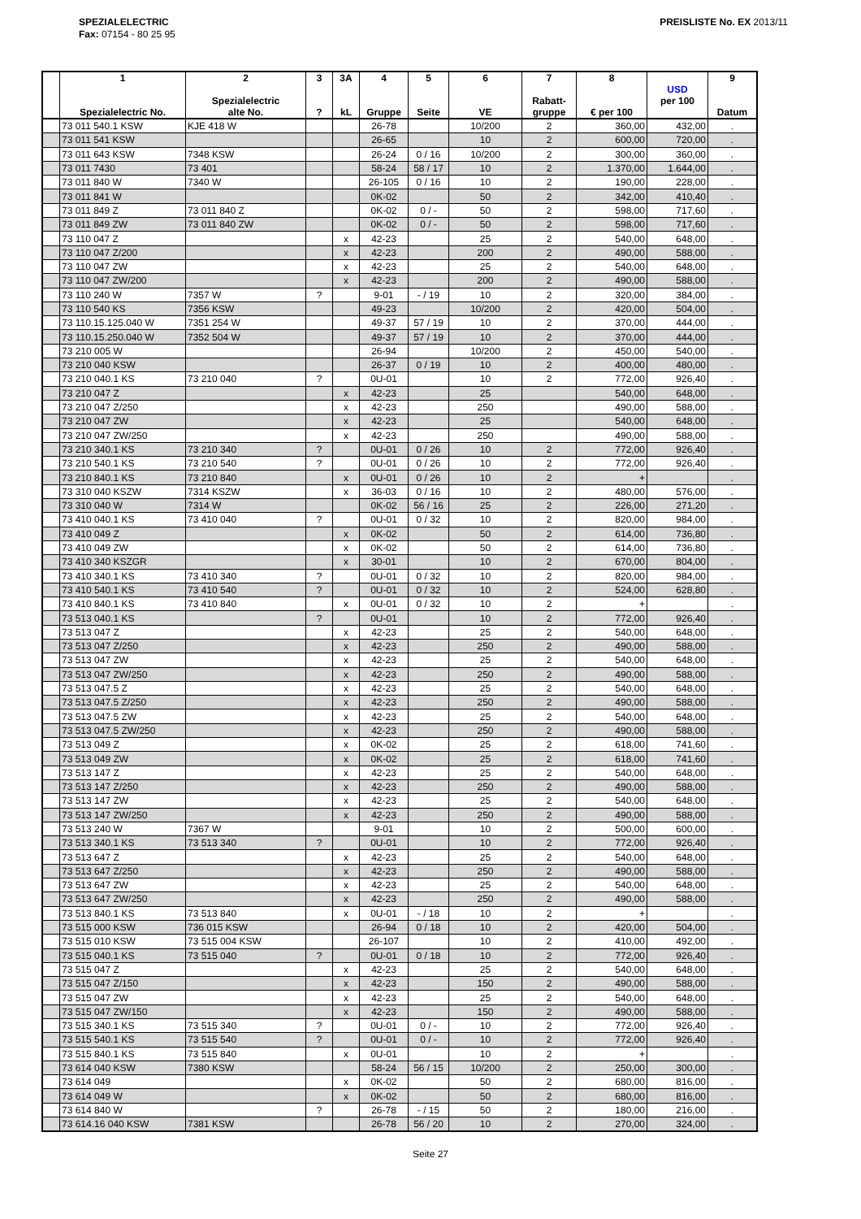SPEZIALELECTRIC
Fax: 07154 - 80 25 95
PREISLISTE No. EX 2013/11
| | 1 Spezialelectric No. | 2 Spezialelectric alte No. | 3 ? | 3A kL | 4 Gruppe | 5 Seite | 6 VE | 7 Rabatt- gruppe | 8 € per 100 | USD per 100 | 9 Datum |
| --- | --- | --- | --- | --- | --- | --- | --- | --- | --- | --- | --- |
| | 73 011 540.1 KSW | KJE 418 W | | | 26-78 | | 10/200 | 2 | 360,00 | 432,00 | . |
| | 73 011 541 KSW | | | | 26-65 | | 10 | 2 | 600,00 | 720,00 | . |
| | 73 011 643 KSW | 7348 KSW | | | 26-24 | 0 / 16 | 10/200 | 2 | 300,00 | 360,00 | . |
| | 73 011 7430 | 73 401 | | | 58-24 | 58 / 17 | 10 | 2 | 1.370,00 | 1.644,00 | . |
| | 73 011 840 W | 7340 W | | | 26-105 | 0 / 16 | 10 | 2 | 190,00 | 228,00 | . |
| | 73 011 841 W | | | | 0K-02 | | 50 | 2 | 342,00 | 410,40 | . |
| | 73 011 849 Z | 73 011 840 Z | | | 0K-02 | 0 / - | 50 | 2 | 598,00 | 717,60 | . |
| | 73 011 849 ZW | 73 011 840 ZW | | | 0K-02 | 0 / - | 50 | 2 | 598,00 | 717,60 | . |
| | 73 110 047 Z | | | x | 42-23 | | 25 | 2 | 540,00 | 648,00 | . |
| | 73 110 047 Z/200 | | | x | 42-23 | | 200 | 2 | 490,00 | 588,00 | . |
| | 73 110 047 ZW | | | x | 42-23 | | 25 | 2 | 540,00 | 648,00 | . |
| | 73 110 047 ZW/200 | | | x | 42-23 | | 200 | 2 | 490,00 | 588,00 | . |
| | 73 110 240 W | 7357 W | ? | | 9-01 | - / 19 | 10 | 2 | 320,00 | 384,00 | . |
| | 73 110 540 KS | 7356 KSW | | | 49-23 | | 10/200 | 2 | 420,00 | 504,00 | . |
| | 73 110.15.125.040 W | 7351 254 W | | | 49-37 | 57 / 19 | 10 | 2 | 370,00 | 444,00 | . |
| | 73 110.15.250.040 W | 7352 504 W | | | 49-37 | 57 / 19 | 10 | 2 | 370,00 | 444,00 | . |
| | 73 210 005 W | | | | 26-94 | | 10/200 | 2 | 450,00 | 540,00 | . |
| | 73 210 040 KSW | | | | 26-37 | 0 / 19 | 10 | 2 | 400,00 | 480,00 | . |
| | 73 210 040.1 KS | 73 210 040 | ? | | 0U-01 | | 10 | 2 | 772,00 | 926,40 | . |
| | 73 210 047 Z | | | x | 42-23 | | 25 | | 540,00 | 648,00 | . |
| | 73 210 047 Z/250 | | | x | 42-23 | | 250 | | 490,00 | 588,00 | . |
| | 73 210 047 ZW | | | x | 42-23 | | 25 | | 540,00 | 648,00 | . |
| | 73 210 047 ZW/250 | | | x | 42-23 | | 250 | | 490,00 | 588,00 | . |
| | 73 210 340.1 KS | 73 210 340 | ? | | 0U-01 | 0 / 26 | 10 | 2 | 772,00 | 926,40 | . |
| | 73 210 540.1 KS | 73 210 540 | ? | | 0U-01 | 0 / 26 | 10 | 2 | 772,00 | 926,40 | . |
| | 73 210 840.1 KS | 73 210 840 | | x | 0U-01 | 0 / 26 | 10 | 2 | + | | . |
| | 73 310 040 KSZW | 7314 KSZW | | x | 36-03 | 0 / 16 | 10 | 2 | 480,00 | 576,00 | . |
| | 73 310 040 W | 7314 W | | | 0K-02 | 56 / 16 | 25 | 2 | 226,00 | 271,20 | . |
| | 73 410 040.1 KS | 73 410 040 | ? | | 0U-01 | 0 / 32 | 10 | 2 | 820,00 | 984,00 | . |
| | 73 410 049 Z | | | x | 0K-02 | | 50 | 2 | 614,00 | 736,80 | . |
| | 73 410 049 ZW | | | x | 0K-02 | | 50 | 2 | 614,00 | 736,80 | . |
| | 73 410 340 KSZGR | | | x | 30-01 | | 10 | 2 | 670,00 | 804,00 | . |
| | 73 410 340.1 KS | 73 410 340 | ? | | 0U-01 | 0 / 32 | 10 | 2 | 820,00 | 984,00 | . |
| | 73 410 540.1 KS | 73 410 540 | ? | | 0U-01 | 0 / 32 | 10 | 2 | 524,00 | 628,80 | . |
| | 73 410 840.1 KS | 73 410 840 | | x | 0U-01 | 0 / 32 | 10 | 2 | + | | . |
| | 73 513 040.1 KS | | ? | | 0U-01 | | 10 | 2 | 772,00 | 926,40 | . |
| | 73 513 047 Z | | | x | 42-23 | | 25 | 2 | 540,00 | 648,00 | . |
| | 73 513 047 Z/250 | | | x | 42-23 | | 250 | 2 | 490,00 | 588,00 | . |
| | 73 513 047 ZW | | | x | 42-23 | | 25 | 2 | 540,00 | 648,00 | . |
| | 73 513 047 ZW/250 | | | x | 42-23 | | 250 | 2 | 490,00 | 588,00 | . |
| | 73 513 047.5 Z | | | x | 42-23 | | 25 | 2 | 540,00 | 648,00 | . |
| | 73 513 047.5 Z/250 | | | x | 42-23 | | 250 | 2 | 490,00 | 588,00 | . |
| | 73 513 047.5 ZW | | | x | 42-23 | | 25 | 2 | 540,00 | 648,00 | . |
| | 73 513 047.5 ZW/250 | | | x | 42-23 | | 250 | 2 | 490,00 | 588,00 | . |
| | 73 513 049 Z | | | x | 0K-02 | | 25 | 2 | 618,00 | 741,60 | . |
| | 73 513 049 ZW | | | x | 0K-02 | | 25 | 2 | 618,00 | 741,60 | . |
| | 73 513 147 Z | | | x | 42-23 | | 25 | 2 | 540,00 | 648,00 | . |
| | 73 513 147 Z/250 | | | x | 42-23 | | 250 | 2 | 490,00 | 588,00 | . |
| | 73 513 147 ZW | | | x | 42-23 | | 25 | 2 | 540,00 | 648,00 | . |
| | 73 513 147 ZW/250 | | | x | 42-23 | | 250 | 2 | 490,00 | 588,00 | . |
| | 73 513 240 W | 7367 W | | | 9-01 | | 10 | 2 | 500,00 | 600,00 | . |
| | 73 513 340.1 KS | 73 513 340 | ? | | 0U-01 | | 10 | 2 | 772,00 | 926,40 | . |
| | 73 513 647 Z | | | x | 42-23 | | 25 | 2 | 540,00 | 648,00 | . |
| | 73 513 647 Z/250 | | | x | 42-23 | | 250 | 2 | 490,00 | 588,00 | . |
| | 73 513 647 ZW | | | x | 42-23 | | 25 | 2 | 540,00 | 648,00 | . |
| | 73 513 647 ZW/250 | | | x | 42-23 | | 250 | 2 | 490,00 | 588,00 | . |
| | 73 513 840.1 KS | 73 513 840 | | x | 0U-01 | - / 18 | 10 | 2 | + | | . |
| | 73 515 000 KSW | 736 015 KSW | | | 26-94 | 0 / 18 | 10 | 2 | 420,00 | 504,00 | . |
| | 73 515 010 KSW | 73 515 004 KSW | | | 26-107 | | 10 | 2 | 410,00 | 492,00 | . |
| | 73 515 040.1 KS | 73 515 040 | ? | | 0U-01 | 0 / 18 | 10 | 2 | 772,00 | 926,40 | . |
| | 73 515 047 Z | | | x | 42-23 | | 25 | 2 | 540,00 | 648,00 | . |
| | 73 515 047 Z/150 | | | x | 42-23 | | 150 | 2 | 490,00 | 588,00 | . |
| | 73 515 047 ZW | | | x | 42-23 | | 25 | 2 | 540,00 | 648,00 | . |
| | 73 515 047 ZW/150 | | | x | 42-23 | | 150 | 2 | 490,00 | 588,00 | . |
| | 73 515 340.1 KS | 73 515 340 | ? | | 0U-01 | 0 / - | 10 | 2 | 772,00 | 926,40 | . |
| | 73 515 540.1 KS | 73 515 540 | ? | | 0U-01 | 0 / - | 10 | 2 | 772,00 | 926,40 | . |
| | 73 515 840.1 KS | 73 515 840 | | x | 0U-01 | | 10 | 2 | + | | . |
| | 73 614 040 KSW | 7380 KSW | | | 58-24 | 56 / 15 | 10/200 | 2 | 250,00 | 300,00 | . |
| | 73 614 049 | | | x | 0K-02 | | 50 | 2 | 680,00 | 816,00 | . |
| | 73 614 049 W | | | x | 0K-02 | | 50 | 2 | 680,00 | 816,00 | . |
| | 73 614 840 W | | ? | | 26-78 | - / 15 | 50 | 2 | 180,00 | 216,00 | . |
| | 73 614.16 040 KSW | 7381 KSW | | | 26-78 | 56 / 20 | 10 | 2 | 270,00 | 324,00 | . |
Seite 27